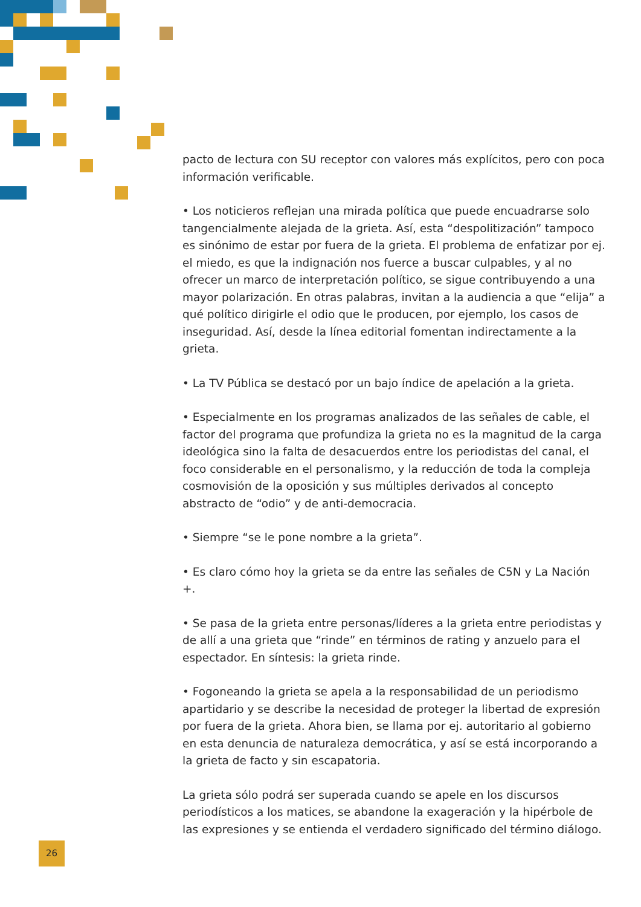pacto de lectura con SU receptor con valores más explícitos, pero con poca información verificable.
• Los noticieros reflejan una mirada política que puede encuadrarse solo tangencialmente alejada de la grieta. Así, esta “despolitización” tampoco es sinónimo de estar por fuera de la grieta. El problema de enfatizar por ej. el miedo, es que la indignación nos fuerce a buscar culpables, y al no ofrecer un marco de interpretación político, se sigue contribuyendo a una mayor polarización. En otras palabras, invitan a la audiencia a que “elija” a qué político dirigirle el odio que le producen, por ejemplo, los casos de inseguridad. Así, desde la línea editorial fomentan indirectamente a la grieta.
• La TV Pública se destacó por un bajo índice de apelación a la grieta.
• Especialmente en los programas analizados de las señales de cable, el factor del programa que profundiza la grieta no es la magnitud de la carga ideológica sino la falta de desacuerdos entre los periodistas del canal, el foco considerable en el personalismo, y la reducción de toda la compleja cosmovisión de la oposición y sus múltiples derivados al concepto abstracto de “odio” y de anti-democracia.
• Siempre “se le pone nombre a la grieta”.
• Es claro cómo hoy la grieta se da entre las señales de C5N y La Nación +.
• Se pasa de la grieta entre personas/líderes a la grieta entre periodistas y de allí a una grieta que “rinde” en términos de rating y anzuelo para el espectador. En síntesis: la grieta rinde.
• Fogoneando la grieta se apela a la responsabilidad de un periodismo apartidario y se describe la necesidad de proteger la libertad de expresión por fuera de la grieta. Ahora bien, se llama por ej. autoritario al gobierno en esta denuncia de naturaleza democrática, y así se está incorporando a la grieta de facto y sin escapatoria.
La grieta sólo podrá ser superada cuando se apele en los discursos periodísticos a los matices, se abandone la exageración y la hipérbole de las expresiones y se entienda el verdadero significado del término diálogo.
26